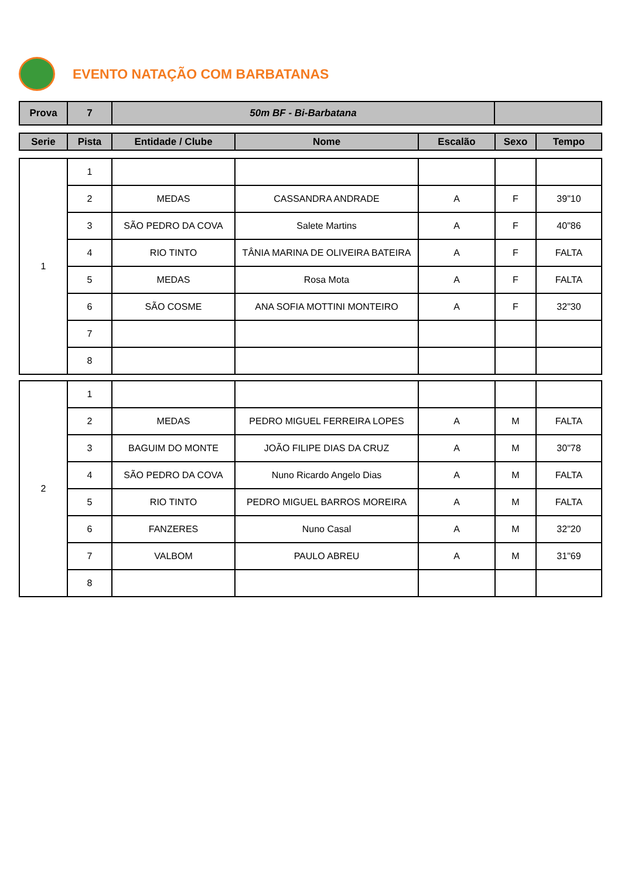EVENTO NATAÇÃO COM BARBATANAS
| Prova | 7 | 50m BF - Bi-Barbatana | |
| --- | --- | --- | --- |
| Serie | Pista | Entidade / Clube | Nome | Escalão | Sexo | Tempo |
| --- | --- | --- | --- | --- | --- | --- |
| 1 | 1 | | | | | |
| | 2 | MEDAS | CASSANDRA ANDRADE | A | F | 39"10 |
| | 3 | SÃO PEDRO DA COVA | Salete Martins | A | F | 40"86 |
| | 4 | RIO TINTO | TÂNIA MARINA DE OLIVEIRA BATEIRA | A | F | FALTA |
| | 5 | MEDAS | Rosa Mota | A | F | FALTA |
| | 6 | SÃO COSME | ANA SOFIA MOTTINI MONTEIRO | A | F | 32"30 |
| | 7 | | | | | |
| | 8 | | | | | |
| 2 | 1 | | | | | |
| | 2 | MEDAS | PEDRO MIGUEL FERREIRA LOPES | A | M | FALTA |
| | 3 | BAGUIM DO MONTE | JOÃO FILIPE DIAS DA CRUZ | A | M | 30"78 |
| | 4 | SÃO PEDRO DA COVA | Nuno Ricardo Angelo Dias | A | M | FALTA |
| | 5 | RIO TINTO | PEDRO MIGUEL BARROS MOREIRA | A | M | FALTA |
| | 6 | FANZERES | Nuno Casal | A | M | 32"20 |
| | 7 | VALBOM | PAULO ABREU | A | M | 31"69 |
| | 8 | | | | | |